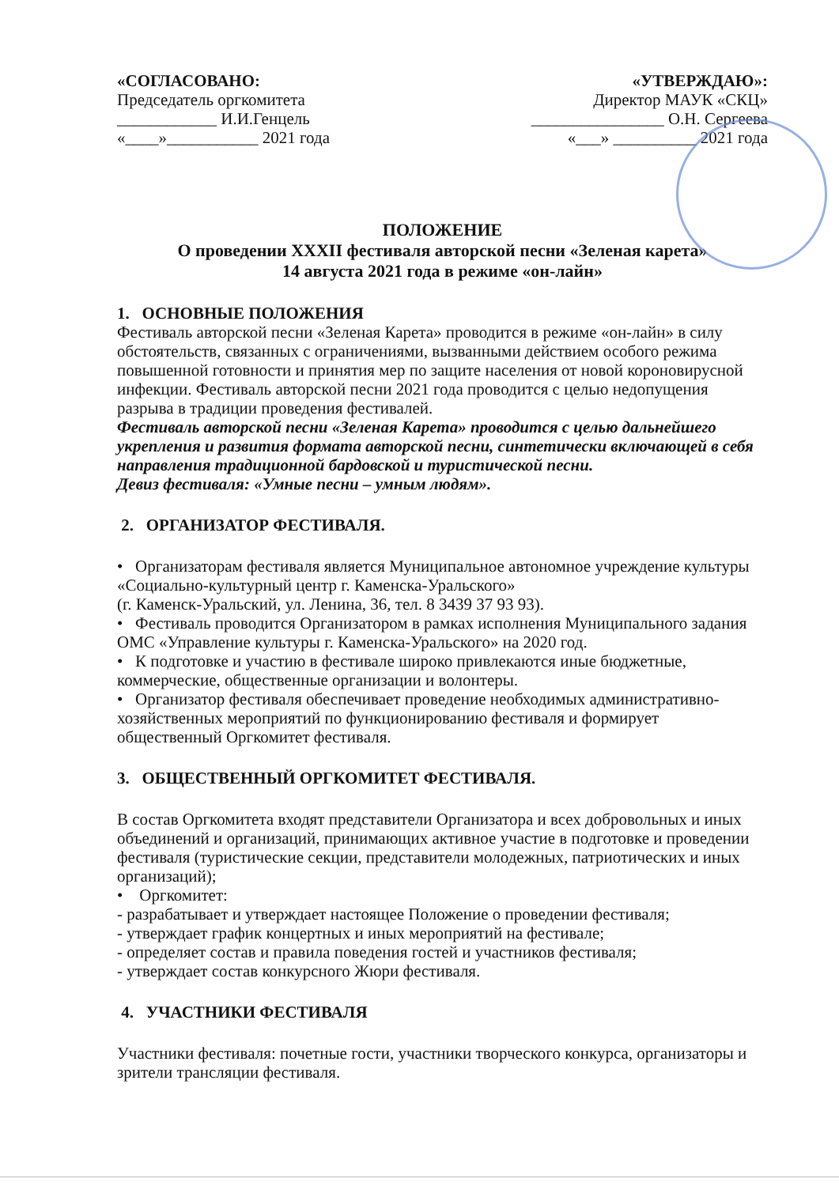«СОГЛАСОВАНО:
Председатель оргкомитета
____________ И.И.Генцель
«____»___________ 2021 года
«УТВЕРЖДАЮ»:
Директор МАУК «СКЦ»
________________ О.Н. Сергеева
«___» __________ 2021 года
ПОЛОЖЕНИЕ
О проведении XXXII фестиваля авторской песни «Зеленая карета»
14 августа 2021 года в режиме «он-лайн»
1. ОСНОВНЫЕ ПОЛОЖЕНИЯ
Фестиваль авторской песни «Зеленая Карета» проводится в режиме «он-лайн» в силу обстоятельств, связанных с ограничениями, вызванными действием особого режима повышенной готовности и принятия мер по защите населения от новой короновирусной инфекции. Фестиваль авторской песни 2021 года проводится с целью недопущения разрыва в традиции проведения фестивалей.
Фестиваль авторской песни «Зеленая Карета» проводится с целью дальнейшего укрепления и развития формата авторской песни, синтетически включающей в себя направления традиционной бардовской и туристической песни.
Девиз фестиваля: «Умные песни – умным людям».
2. ОРГАНИЗАТОР ФЕСТИВАЛЯ.
• Организаторам фестиваля является Муниципальное автономное учреждение культуры «Социально-культурный центр г. Каменска-Уральского»
(г. Каменск-Уральский, ул. Ленина, 36, тел. 8 3439 37 93 93).
• Фестиваль проводится Организатором в рамках исполнения Муниципального задания ОМС «Управление культуры г. Каменска-Уральского» на 2020 год.
• К подготовке и участию в фестивале широко привлекаются иные бюджетные, коммерческие, общественные организации и волонтеры.
• Организатор фестиваля обеспечивает проведение необходимых административно-хозяйственных мероприятий по функционированию фестиваля и формирует общественный Оргкомитет фестиваля.
3. ОБЩЕСТВЕННЫЙ ОРГКОМИТЕТ ФЕСТИВАЛЯ.
В состав Оргкомитета входят представители Организатора и всех добровольных и иных объединений и организаций, принимающих активное участие в подготовке и проведении фестиваля (туристические секции, представители молодежных, патриотических и иных организаций);
• Оргкомитет:
- разрабатывает и утверждает настоящее Положение о проведении фестиваля;
- утверждает график концертных и иных мероприятий на фестивале;
- определяет состав и правила поведения гостей и участников фестиваля;
- утверждает состав конкурсного Жюри фестиваля.
4. УЧАСТНИКИ ФЕСТИВАЛЯ
Участники фестиваля: почетные гости, участники творческого конкурса, организаторы и зрители трансляции фестиваля.